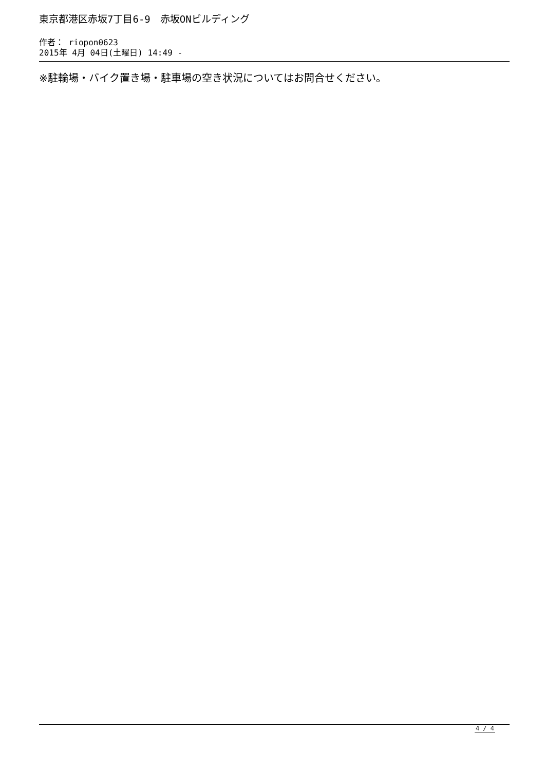東京都港区赤坂7丁目6-9　赤坂ONビルディング
作者： riopon0623
2015年 4月 04日(土曜日) 14:49 -
※駐輪場・バイク置き場・駐車場の空き状況についてはお問合せください。
4 / 4